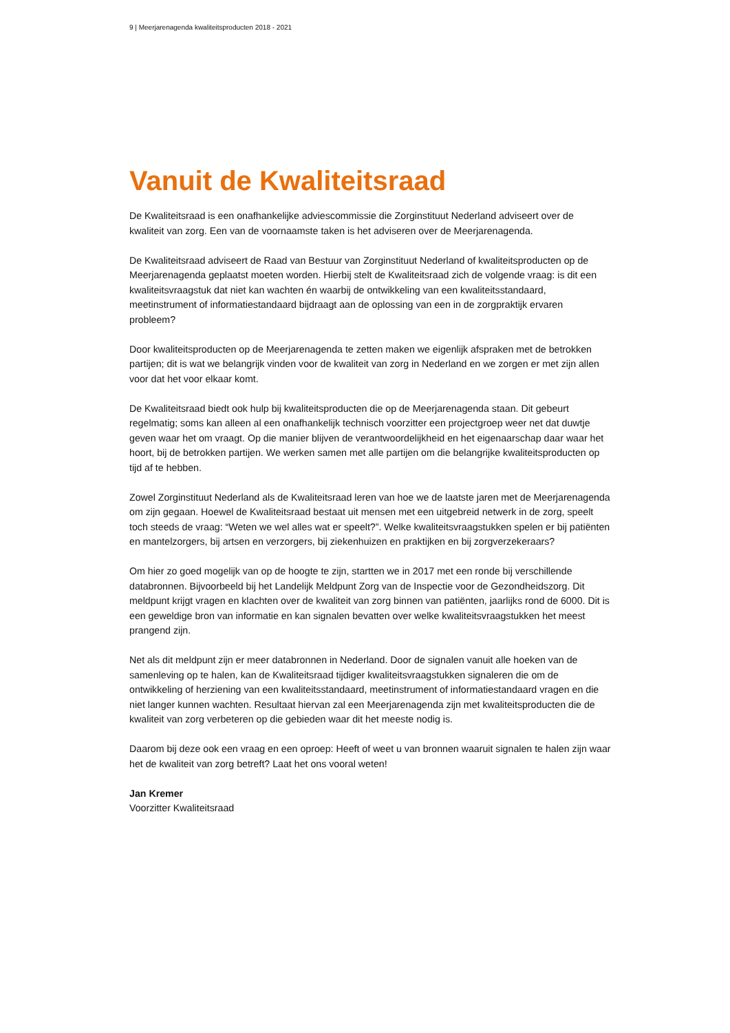9 | Meerjarenagenda kwaliteitsproducten 2018 - 2021
Vanuit de Kwaliteitsraad
De Kwaliteitsraad is een onafhankelijke adviescommissie die Zorginstituut Nederland adviseert over de kwaliteit van zorg. Een van de voornaamste taken is het adviseren over de Meerjarenagenda.
De Kwaliteitsraad adviseert de Raad van Bestuur van Zorginstituut Nederland of kwaliteitsproducten op de Meerjarenagenda geplaatst moeten worden. Hierbij stelt de Kwaliteitsraad zich de volgende vraag: is dit een kwaliteitsvraagstuk dat niet kan wachten én waarbij de ontwikkeling van een kwaliteitsstandaard, meetinstrument of informatiestandaard bijdraagt aan de oplossing van een in de zorgpraktijk ervaren probleem?
Door kwaliteitsproducten op de Meerjarenagenda te zetten maken we eigenlijk afspraken met de betrokken partijen; dit is wat we belangrijk vinden voor de kwaliteit van zorg in Nederland en we zorgen er met zijn allen voor dat het voor elkaar komt.
De Kwaliteitsraad biedt ook hulp bij kwaliteitsproducten die op de Meerjarenagenda staan. Dit gebeurt regelmatig; soms kan alleen al een onafhankelijk technisch voorzitter een projectgroep weer net dat duwtje geven waar het om vraagt. Op die manier blijven de verantwoordelijkheid en het eigenaarschap daar waar het hoort, bij de betrokken partijen. We werken samen met alle partijen om die belangrijke kwaliteitsproducten op tijd af te hebben.
Zowel Zorginstituut Nederland als de Kwaliteitsraad leren van hoe we de laatste jaren met de Meerjarenagenda om zijn gegaan. Hoewel de Kwaliteitsraad bestaat uit mensen met een uitgebreid netwerk in de zorg, speelt toch steeds de vraag: “Weten we wel alles wat er speelt?”. Welke kwaliteitsvraagstukken spelen er bij patiënten en mantelzorgers, bij artsen en verzorgers, bij ziekenhuizen en praktijken en bij zorgverzekeraars?
Om hier zo goed mogelijk van op de hoogte te zijn, startten we in 2017 met een ronde bij verschillende databronnen. Bijvoorbeeld bij het Landelijk Meldpunt Zorg van de Inspectie voor de Gezondheidszorg. Dit meldpunt krijgt vragen en klachten over de kwaliteit van zorg binnen van patiënten, jaarlijks rond de 6000. Dit is een geweldige bron van informatie en kan signalen bevatten over welke kwaliteitsvraagstukken het meest prangend zijn.
Net als dit meldpunt zijn er meer databronnen in Nederland. Door de signalen vanuit alle hoeken van de samenleving op te halen, kan de Kwaliteitsraad tijdiger kwaliteitsvraagstukken signaleren die om de ontwikkeling of herziening van een kwaliteitsstandaard, meetinstrument of informatiestandaard vragen en die niet langer kunnen wachten. Resultaat hiervan zal een Meerjarenagenda zijn met kwaliteitsproducten die de kwaliteit van zorg verbeteren op die gebieden waar dit het meeste nodig is.
Daarom bij deze ook een vraag en een oproep: Heeft of weet u van bronnen waaruit signalen te halen zijn waar het de kwaliteit van zorg betreft? Laat het ons vooral weten!
Jan Kremer
Voorzitter Kwaliteitsraad